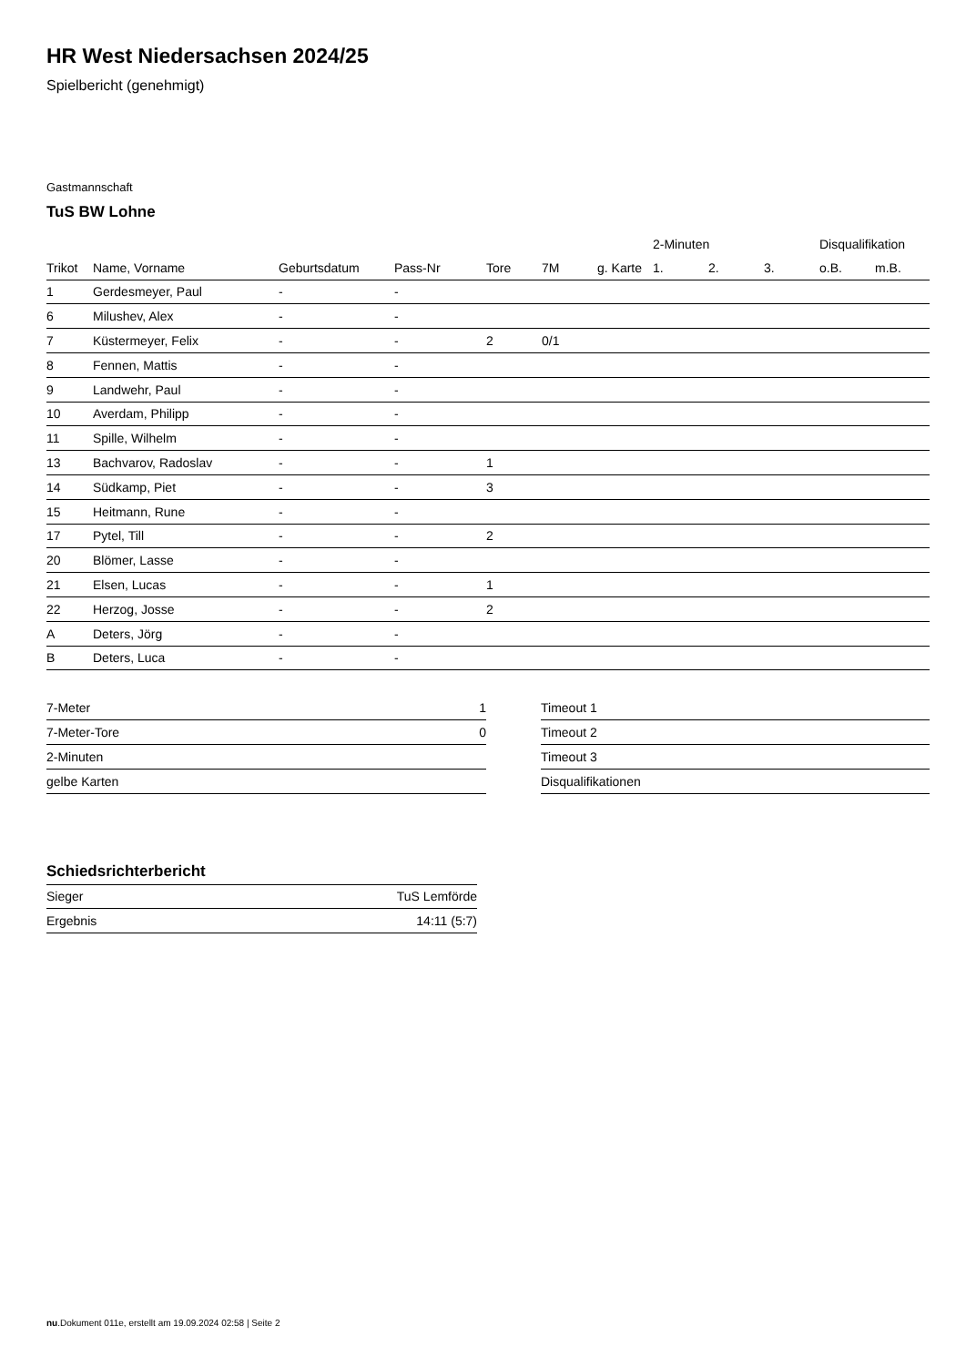HR West Niedersachsen 2024/25
Spielbericht (genehmigt)
Gastmannschaft
TuS BW Lohne
| | | | | | | | 2-Minuten | | | Disqualifikation | |
| --- | --- | --- | --- | --- | --- | --- | --- | --- | --- | --- | --- |
| Trikot | Name, Vorname | Geburtsdatum | Pass-Nr | Tore | 7M | g. Karte | 1. | 2. | 3. | o.B. | m.B. |
| 1 | Gerdesmeyer, Paul | - | - | | | | | | | | |
| 6 | Milushev, Alex | - | - | | | | | | | | |
| 7 | Küstermeyer, Felix | - | - | 2 | 0/1 | | | | | | |
| 8 | Fennen, Mattis | - | - | | | | | | | | |
| 9 | Landwehr, Paul | - | - | | | | | | | | |
| 10 | Averdam, Philipp | - | - | | | | | | | | |
| 11 | Spille, Wilhelm | - | - | | | | | | | | |
| 13 | Bachvarov, Radoslav | - | - | 1 | | | | | | | |
| 14 | Südkamp, Piet | - | - | 3 | | | | | | | |
| 15 | Heitmann, Rune | - | - | | | | | | | | |
| 17 | Pytel, Till | - | - | 2 | | | | | | | |
| 20 | Blömer, Lasse | - | - | | | | | | | | |
| 21 | Elsen, Lucas | - | - | 1 | | | | | | | |
| 22 | Herzog, Josse | - | - | 2 | | | | | | | |
| A | Deters, Jörg | - | - | | | | | | | | |
| B | Deters, Luca | - | - | | | | | | | | |
| 7-Meter | 1 |
| 7-Meter-Tore | 0 |
| 2-Minuten | |
| gelbe Karten | |
| Timeout 1 |
| Timeout 2 |
| Timeout 3 |
| Disqualifikationen |
Schiedsrichterbericht
| Sieger | TuS Lemförde |
| Ergebnis | 14:11 (5:7) |
nu.Dokument 011e, erstellt am 19.09.2024 02:58 | Seite 2